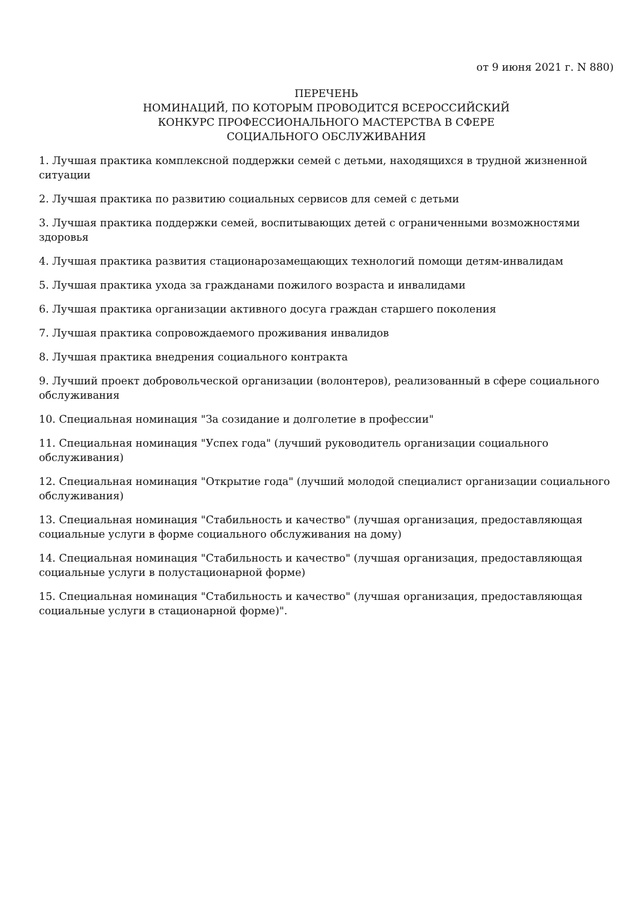от 9 июня 2021 г. N 880)
ПЕРЕЧЕНЬ
НОМИНАЦИЙ, ПО КОТОРЫМ ПРОВОДИТСЯ ВСЕРОССИЙСКИЙ
КОНКУРС ПРОФЕССИОНАЛЬНОГО МАСТЕРСТВА В СФЕРЕ
СОЦИАЛЬНОГО ОБСЛУЖИВАНИЯ
1. Лучшая практика комплексной поддержки семей с детьми, находящихся в трудной жизненной ситуации
2. Лучшая практика по развитию социальных сервисов для семей с детьми
3. Лучшая практика поддержки семей, воспитывающих детей с ограниченными возможностями здоровья
4. Лучшая практика развития стационарозамещающих технологий помощи детям-инвалидам
5. Лучшая практика ухода за гражданами пожилого возраста и инвалидами
6. Лучшая практика организации активного досуга граждан старшего поколения
7. Лучшая практика сопровождаемого проживания инвалидов
8. Лучшая практика внедрения социального контракта
9. Лучший проект добровольческой организации (волонтеров), реализованный в сфере социального обслуживания
10. Специальная номинация "За созидание и долголетие в профессии"
11. Специальная номинация "Успех года" (лучший руководитель организации социального обслуживания)
12. Специальная номинация "Открытие года" (лучший молодой специалист организации социального обслуживания)
13. Специальная номинация "Стабильность и качество" (лучшая организация, предоставляющая социальные услуги в форме социального обслуживания на дому)
14. Специальная номинация "Стабильность и качество" (лучшая организация, предоставляющая социальные услуги в полустационарной форме)
15. Специальная номинация "Стабильность и качество" (лучшая организация, предоставляющая социальные услуги в стационарной форме)".